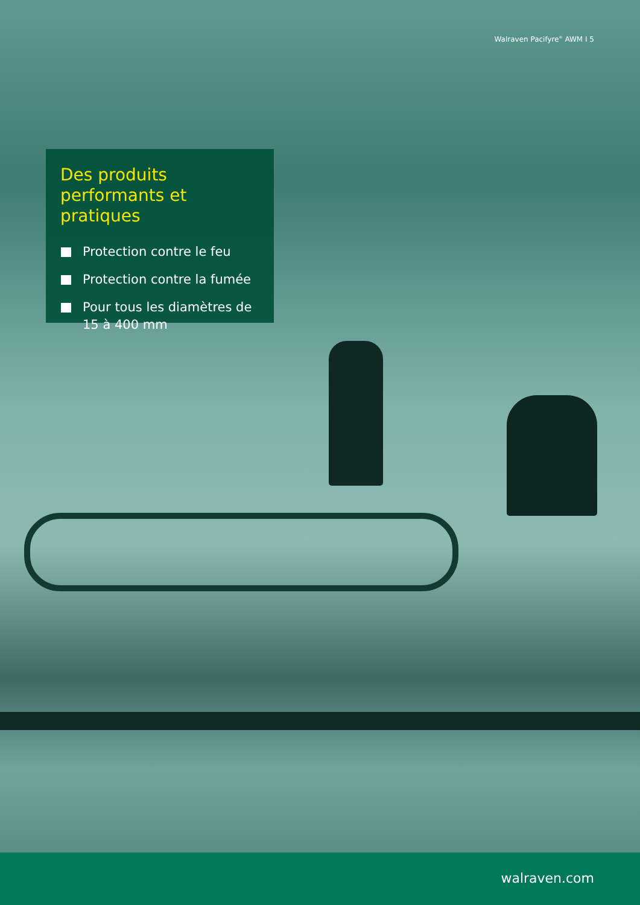Walraven Pacifyre<sup>®</sup> AWM I 5
Des produits performants et pratiques
Protection contre le feu
Protection contre la fumée
Pour tous les diamètres de 15 à 400 mm
walraven.com